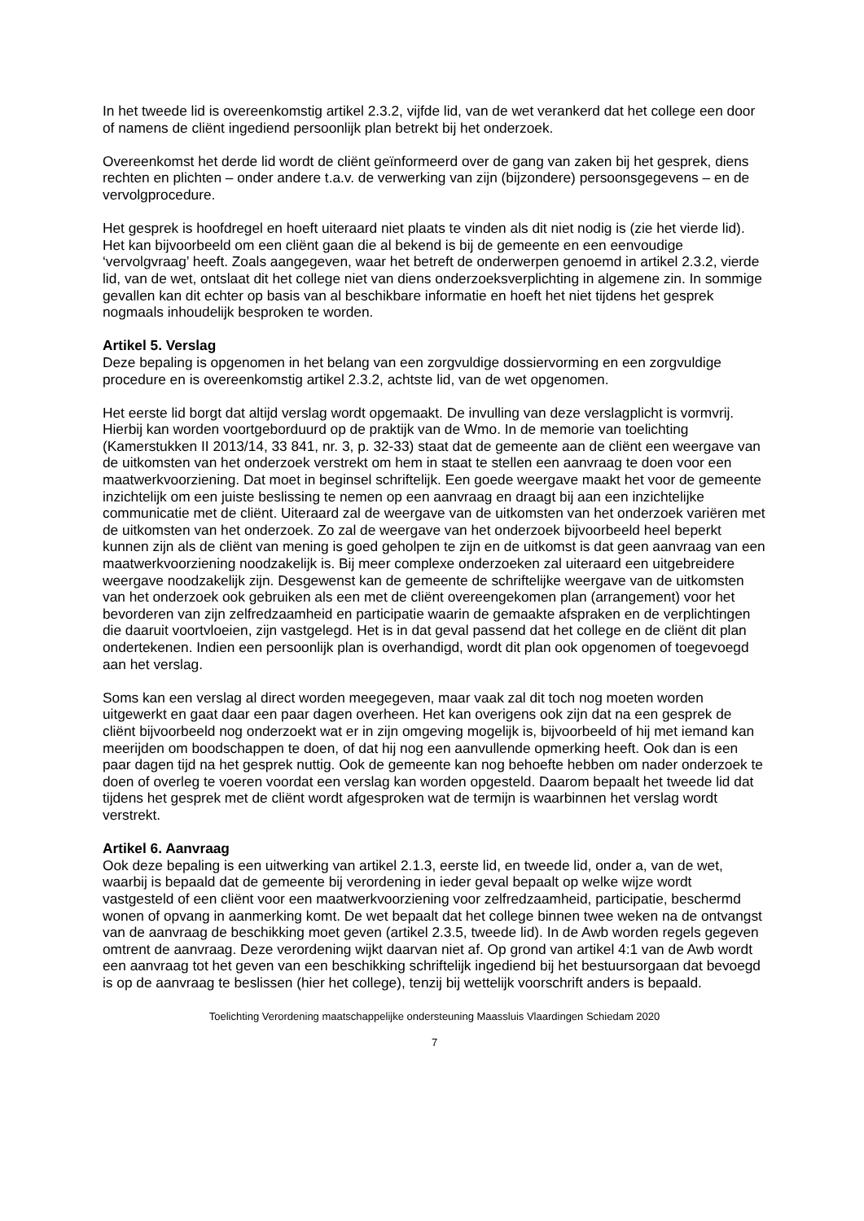In het tweede lid is overeenkomstig artikel 2.3.2, vijfde lid, van de wet verankerd dat het college een door of namens de cliënt ingediend persoonlijk plan betrekt bij het onderzoek.
Overeenkomst het derde lid wordt de cliënt geïnformeerd over de gang van zaken bij het gesprek, diens rechten en plichten – onder andere t.a.v. de verwerking van zijn (bijzondere) persoonsgegevens – en de vervolgprocedure.
Het gesprek is hoofdregel en hoeft uiteraard niet plaats te vinden als dit niet nodig is (zie het vierde lid). Het kan bijvoorbeeld om een cliënt gaan die al bekend is bij de gemeente en een eenvoudige ‘vervolgvraag’ heeft. Zoals aangegeven, waar het betreft de onderwerpen genoemd in artikel 2.3.2, vierde lid, van de wet, ontslaat dit het college niet van diens onderzoeksverplichting in algemene zin. In sommige gevallen kan dit echter op basis van al beschikbare informatie en hoeft het niet tijdens het gesprek nogmaals inhoudelijk besproken te worden.
Artikel 5. Verslag
Deze bepaling is opgenomen in het belang van een zorgvuldige dossiervorming en een zorgvuldige procedure en is overeenkomstig artikel 2.3.2, achtste lid, van de wet opgenomen.
Het eerste lid borgt dat altijd verslag wordt opgemaakt. De invulling van deze verslagplicht is vormvrij. Hierbij kan worden voortgeborduurd op de praktijk van de Wmo. In de memorie van toelichting (Kamerstukken II 2013/14, 33 841, nr. 3, p. 32-33) staat dat de gemeente aan de cliënt een weergave van de uitkomsten van het onderzoek verstrekt om hem in staat te stellen een aanvraag te doen voor een maatwerkvoorziening. Dat moet in beginsel schriftelijk. Een goede weergave maakt het voor de gemeente inzichtelijk om een juiste beslissing te nemen op een aanvraag en draagt bij aan een inzichtelijke communicatie met de cliënt. Uiteraard zal de weergave van de uitkomsten van het onderzoek variëren met de uitkomsten van het onderzoek. Zo zal de weergave van het onderzoek bijvoorbeeld heel beperkt kunnen zijn als de cliënt van mening is goed geholpen te zijn en de uitkomst is dat geen aanvraag van een maatwerkvoorziening noodzakelijk is. Bij meer complexe onderzoeken zal uiteraard een uitgebreidere weergave noodzakelijk zijn. Desgewenst kan de gemeente de schriftelijke weergave van de uitkomsten van het onderzoek ook gebruiken als een met de cliënt overeengekomen plan (arrangement) voor het bevorderen van zijn zelfredzaamheid en participatie waarin de gemaakte afspraken en de verplichtingen die daaruit voortvloeien, zijn vastgelegd. Het is in dat geval passend dat het college en de cliënt dit plan ondertekenen. Indien een persoonlijk plan is overhandigd, wordt dit plan ook opgenomen of toegevoegd aan het verslag.
Soms kan een verslag al direct worden meegegeven, maar vaak zal dit toch nog moeten worden uitgewerkt en gaat daar een paar dagen overheen. Het kan overigens ook zijn dat na een gesprek de cliënt bijvoorbeeld nog onderzoekt wat er in zijn omgeving mogelijk is, bijvoorbeeld of hij met iemand kan meerijden om boodschappen te doen, of dat hij nog een aanvullende opmerking heeft. Ook dan is een paar dagen tijd na het gesprek nuttig. Ook de gemeente kan nog behoefte hebben om nader onderzoek te doen of overleg te voeren voordat een verslag kan worden opgesteld. Daarom bepaalt het tweede lid dat tijdens het gesprek met de cliënt wordt afgesproken wat de termijn is waarbinnen het verslag wordt verstrekt.
Artikel 6. Aanvraag
Ook deze bepaling is een uitwerking van artikel 2.1.3, eerste lid, en tweede lid, onder a, van de wet, waarbij is bepaald dat de gemeente bij verordening in ieder geval bepaalt op welke wijze wordt vastgesteld of een cliënt voor een maatwerkvoorziening voor zelfredzaamheid, participatie, beschermd wonen of opvang in aanmerking komt. De wet bepaalt dat het college binnen twee weken na de ontvangst van de aanvraag de beschikking moet geven (artikel 2.3.5, tweede lid). In de Awb worden regels gegeven omtrent de aanvraag. Deze verordening wijkt daarvan niet af. Op grond van artikel 4:1 van de Awb wordt een aanvraag tot het geven van een beschikking schriftelijk ingediend bij het bestuursorgaan dat bevoegd is op de aanvraag te beslissen (hier het college), tenzij bij wettelijk voorschrift anders is bepaald.
Toelichting Verordening maatschappelijke ondersteuning Maassluis Vlaardingen Schiedam 2020
7